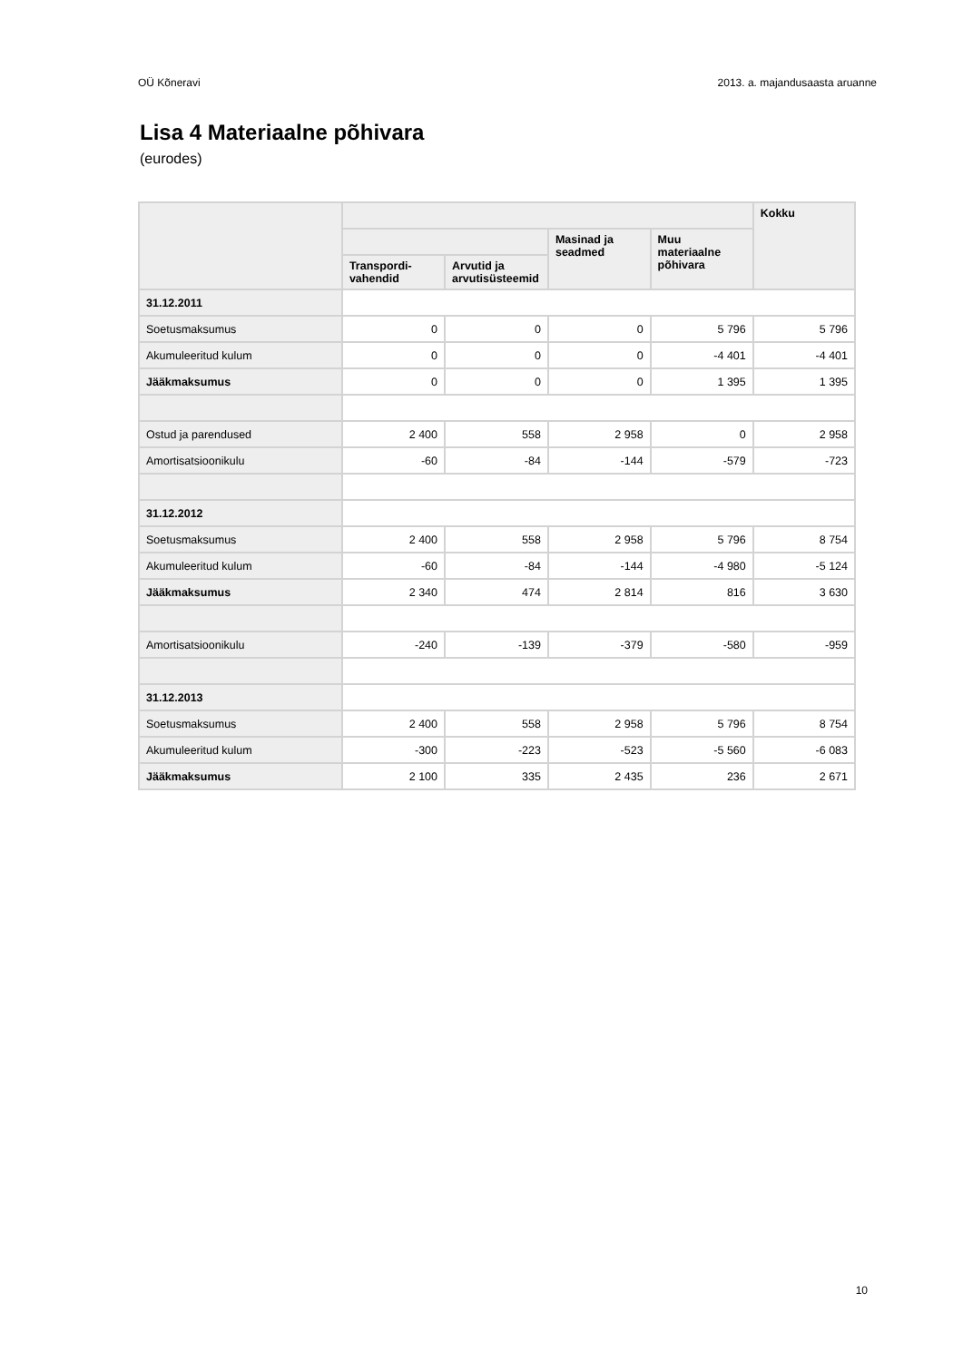OÜ Kõneravi 2013. a. majandusaasta aruanne
Lisa 4 Materiaalne põhivara
(eurodes)
| | | | | | Kokku |
| --- | --- | --- | --- | --- | --- |
| | | | Masinad ja seadmed | Muu materiaalne põhivara | |
| | Transpordi-vahendid | Arvutid ja arvutisüsteemid | | | |
| 31.12.2011 | | | | | |
| Soetusmaksumus | 0 | 0 | 0 | 5 796 | 5 796 |
| Akumuleeritud kulum | 0 | 0 | 0 | -4 401 | -4 401 |
| Jääkmaksumus | 0 | 0 | 0 | 1 395 | 1 395 |
| Ostud ja parendused | 2 400 | 558 | 2 958 | 0 | 2 958 |
| Amortisatsioonikulu | -60 | -84 | -144 | -579 | -723 |
| 31.12.2012 | | | | | |
| Soetusmaksumus | 2 400 | 558 | 2 958 | 5 796 | 8 754 |
| Akumuleeritud kulum | -60 | -84 | -144 | -4 980 | -5 124 |
| Jääkmaksumus | 2 340 | 474 | 2 814 | 816 | 3 630 |
| Amortisatsioonikulu | -240 | -139 | -379 | -580 | -959 |
| 31.12.2013 | | | | | |
| Soetusmaksumus | 2 400 | 558 | 2 958 | 5 796 | 8 754 |
| Akumuleeritud kulum | -300 | -223 | -523 | -5 560 | -6 083 |
| Jääkmaksumus | 2 100 | 335 | 2 435 | 236 | 2 671 |
10